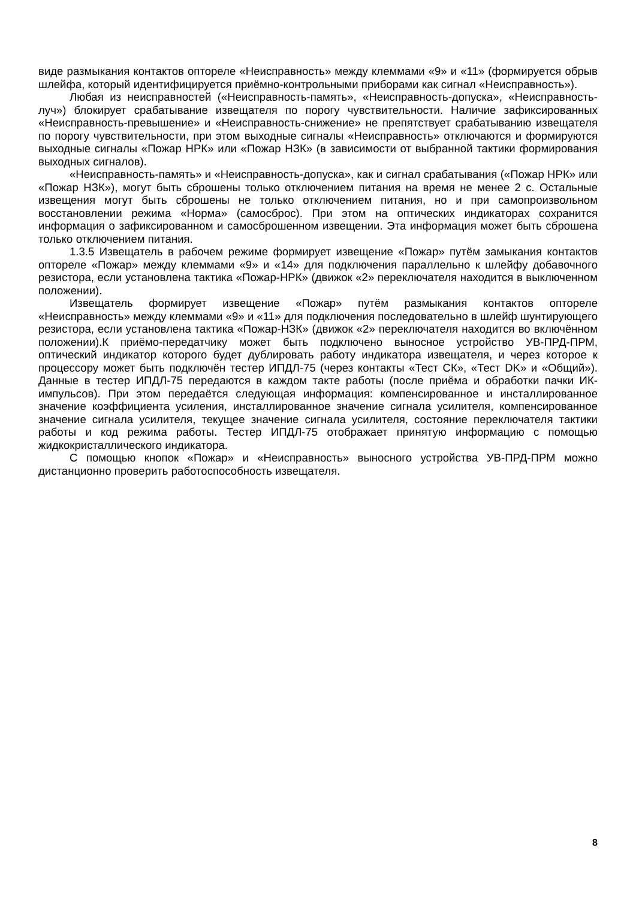виде размыкания контактов оптореле «Неисправность» между клеммами «9» и «11» (формируется обрыв шлейфа, который идентифицируется приёмно-контрольными приборами как сигнал «Неисправность»).
Любая из неисправностей («Неисправность-память», «Неисправность-допуска», «Неисправность-луч») блокирует срабатывание извещателя по порогу чувствительности. Наличие зафиксированных «Неисправность-превышение» и «Неисправность-снижение» не препятствует срабатыванию извещателя по порогу чувствительности, при этом выходные сигналы «Неисправность» отключаются и формируются выходные сигналы «Пожар НРК» или «Пожар НЗК» (в зависимости от выбранной тактики формирования выходных сигналов).
«Неисправность-память» и «Неисправность-допуска», как и сигнал срабатывания («Пожар НРК» или «Пожар НЗК»), могут быть сброшены только отключением питания на время не менее 2 с. Остальные извещения могут быть сброшены не только отключением питания, но и при самопроизвольном восстановлении режима «Норма» (самосброс). При этом на оптических индикаторах сохранится информация о зафиксированном и самосброшенном извещении. Эта информация может быть сброшена только отключением питания.
1.3.5 Извещатель в рабочем режиме формирует извещение «Пожар» путём замыкания контактов оптореле «Пожар» между клеммами «9» и «14» для подключения параллельно к шлейфу добавочного резистора, если установлена тактика «Пожар-НРК» (движок «2» переключателя находится в выключенном положении).
Извещатель формирует извещение «Пожар» путём размыкания контактов оптореле «Неисправность» между клеммами «9» и «11» для подключения последовательно в шлейф шунтирующего резистора, если установлена тактика «Пожар-НЗК» (движок «2» переключателя находится во включённом положении).К приёмо-передатчику может быть подключено выносное устройство УВ-ПРД-ПРМ, оптический индикатор которого будет дублировать работу индикатора извещателя, и через которое к процессору может быть подключён тестер ИПДЛ-75 (через контакты «Тест СК», «Тест DK» и «Общий»). Данные в тестер ИПДЛ-75 передаются в каждом такте работы (после приёма и обработки пачки ИК-импульсов). При этом передаётся следующая информация: компенсированное и инсталлированное значение коэффициента усиления, инсталлированное значение сигнала усилителя, компенсированное значение сигнала усилителя, текущее значение сигнала усилителя, состояние переключателя тактики работы и код режима работы. Тестер ИПДЛ-75 отображает принятую информацию с помощью жидкокристаллического индикатора.
С помощью кнопок «Пожар» и «Неисправность» выносного устройства УВ-ПРД-ПРМ можно дистанционно проверить работоспособность извещателя.
8